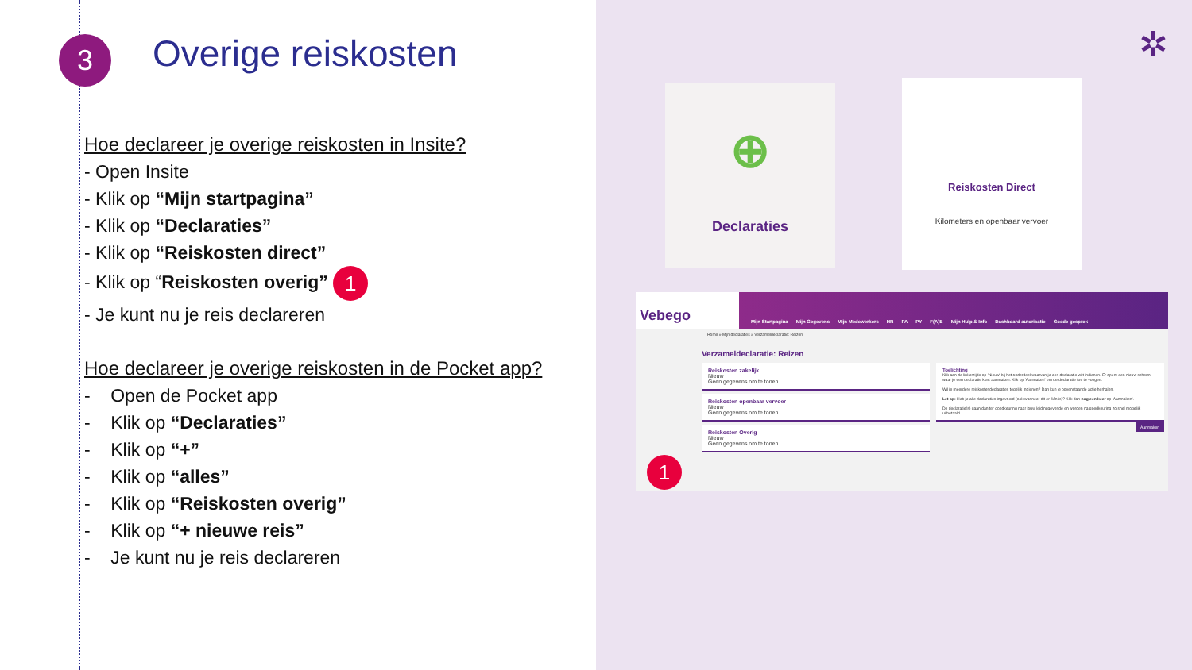3 Overige reiskosten
Hoe declareer je overige reiskosten in Insite?
- Open Insite
- Klik op “Mijn startpagina”
- Klik op “Declaraties”
- Klik op “Reiskosten direct”
- Klik op “Reiskosten overig” 1
- Je kunt nu je reis declareren
Hoe declareer je overige reiskosten in de Pocket app?
- Open de Pocket app
- Klik op “Declaraties”
- Klik op “+”
- Klik op “alles”
- Klik op “Reiskosten overig”
- Klik op “+ nieuwe reis”
- Je kunt nu je reis declareren
✲
⊕
Declaraties
Reiskosten Direct
Kilometers en openbaar vervoer
Vebego Mijn Startpagina Mijn Gegevens Mijn Medewerkers HR PA PY F(A)B Mijn Hulp & Info Dashboard autorisatie Goede gesprek
Home » Mijn declaraties » Verzameldeclaratie: Reizen
Verzameldeclaratie: Reizen
Reiskosten zakelijk
Nieuw
Geen gegevens om te tonen.
Reiskosten openbaar vervoer
Nieuw
Geen gegevens om te tonen.
Reiskosten Overig
Nieuw
Geen gegevens om te tonen.
Toelichting
Klik aan de linkerzijde op 'Nieuw' bij het onderdeel waarvan je een declaratie wilt indienen. Er opent een nieuw scherm waar je een declaratie kunt aanmaken. Klik op 'Aanmaken' om de declaratie toe te voegen.
Wil je meerdere reiskostendeclaraties tegelijk indienen? Dan kun je bovenstaande actie herhalen.
Let op: Heb je alle declaraties ingevoerd (ook wanneer dit er één is)? Klik dan nog een keer op 'Aanmaken'.
De declaratie(s) gaan dan ter goedkeuring naar jouw leidinggevende en worden na goedkeuring zo snel mogelijk uitbetaald.
Aanmaken
1